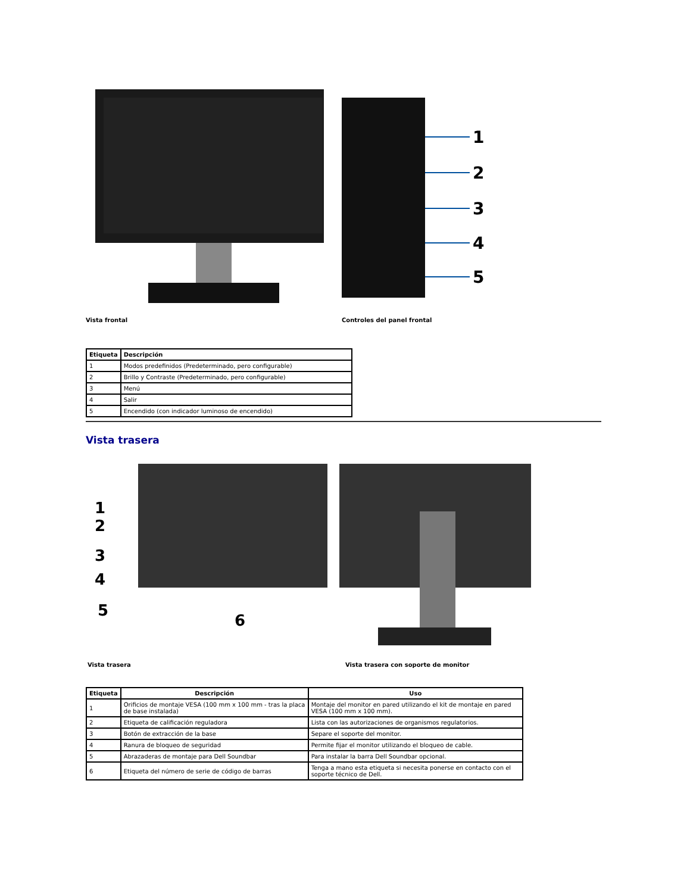Vista frontal
1
2
3
4
5
Controles del panel frontal
| Etiqueta | Descripción |
| --- | --- |
| 1 | Modos predefinidos (Predeterminado, pero configurable) |
| 2 | Brillo y Contraste (Predeterminado, pero configurable) |
| 3 | Menú |
| 4 | Salir |
| 5 | Encendido (con indicador luminoso de encendido) |
Vista trasera
1
2
3
4
5
6
Vista trasera
Vista trasera con soporte de monitor
| Etiqueta | Descripción | Uso |
| --- | --- | --- |
| 1 | Orificios de montaje VESA (100 mm x 100 mm - tras la placa de base instalada) | Montaje del monitor en pared utilizando el kit de montaje en pared VESA (100 mm x 100 mm). |
| 2 | Etiqueta de calificación reguladora | Lista con las autorizaciones de organismos regulatorios. |
| 3 | Botón de extracción de la base | Separe el soporte del monitor. |
| 4 | Ranura de bloqueo de seguridad | Permite fijar el monitor utilizando el bloqueo de cable. |
| 5 | Abrazaderas de montaje para Dell Soundbar | Para instalar la barra Dell Soundbar opcional. |
| 6 | Etiqueta del número de serie de código de barras | Tenga a mano esta etiqueta si necesita ponerse en contacto con el soporte técnico de Dell. |